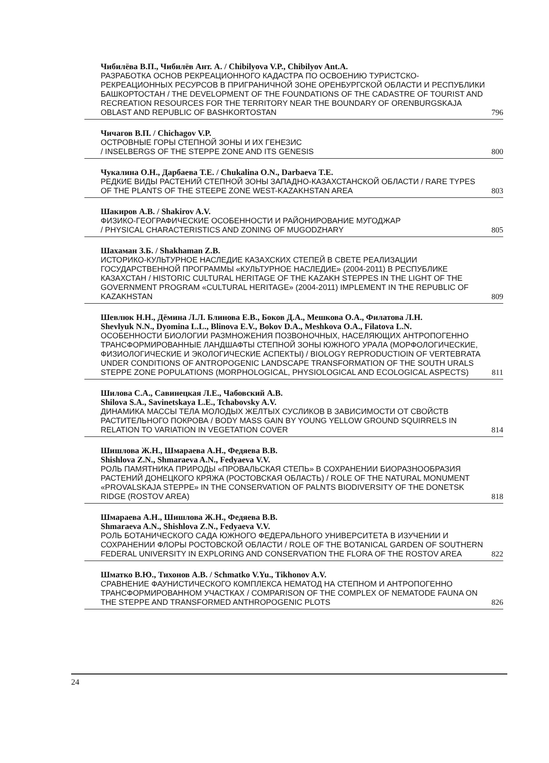Чибилёва В.П., Чибилёв Ант. А. / Chibilyova V.P., Chibilyov Ant.A.
РАЗРАБОТКА ОСНОВ РЕКРЕАЦИОННОГО КАДАСТРА ПО ОСВОЕНИЮ ТУРИСТСКО-РЕКРЕАЦИОННЫХ РЕСУРСОВ В ПРИГРАНИЧНОЙ ЗОНЕ ОРЕНБУРГСКОЙ ОБЛАСТИ И РЕСПУБЛИКИ БАШКОРТОСТАН / THE DEVELOPMENT OF THE FOUNDATIONS OF THE CADASTRE OF TOURIST AND RECREATION RESOURCES FOR THE TERRITORY NEAR THE BOUNDARY OF ORENBURGSKAJA OBLAST AND REPUBLIC OF BASHKORTOSTAN 796
Чичагов В.П. / Chichagov V.P.
ОСТРОВНЫЕ ГОРЫ СТЕПНОЙ ЗОНЫ И ИХ ГЕНЕЗИС
/ INSELBERGS OF THE STEPPE ZONE AND ITS GENESIS 800
Чукалина О.Н., Дарбаева Т.Е. / Chukalina O.N., Darbaeva T.E.
РЕДКИЕ ВИДЫ РАСТЕНИЙ СТЕПНОЙ ЗОНЫ ЗАПАДНО-КАЗАХСТАНСКОЙ ОБЛАСТИ / RARE TYPES OF THE PLANTS OF THE STEEPE ZONE WEST-KAZAKHSTAN AREA 803
Шакиров А.В. / Shakirov A.V.
ФИЗИКО-ГЕОГРАФИЧЕСКИЕ ОСОБЕННОСТИ И РАЙОНИРОВАНИЕ МУГОДЖАР
/ PHYSICAL CHARACTERISTICS AND ZONING OF MUGODZHARY 805
Шахаман З.Б. / Shakhaman Z.B.
ИСТОРИКО-КУЛЬТУРНОЕ НАСЛЕДИЕ КАЗАХСКИХ СТЕПЕЙ В СВЕТЕ РЕАЛИЗАЦИИ ГОСУДАРСТВЕННОЙ ПРОГРАММЫ «КУЛЬТУРНОЕ НАСЛЕДИЕ» (2004-2011) В РЕСПУБЛИКЕ КАЗАХСТАН / HISTORIC CULTURAL HERITAGE OF THE KAZAKH STEPPES IN THE LIGHT OF THE GOVERNMENT PROGRAM «CULTURAL HERITAGE» (2004-2011) IMPLEMENT IN THE REPUBLIC OF KAZAKHSTAN 809
Шевлюк Н.Н., Дёмина Л.Л. Блинова Е.В., Боков Д.А., Мешкова О.А., Филатова Л.Н.
Shevlyuk N.N., Dyomina L.L., Blinova E.V., Bokov D.A., Meshkova O.A., Filatova L.N.
ОСОБЕННОСТИ БИОЛОГИИ РАЗМНОЖЕНИЯ ПОЗВОНОЧНЫХ, НАСЕЛЯЮЩИХ АНТРОПОГЕННО ТРАНСФОРМИРОВАННЫЕ ЛАНДШАФТЫ СТЕПНОЙ ЗОНЫ ЮЖНОГО УРАЛА (МОРФОЛОГИЧЕСКИЕ, ФИЗИОЛОГИЧЕСКИЕ И ЭКОЛОГИЧЕСКИЕ АСПЕКТЫ) / BIOLOGY REPRODUCTIOIN OF VERTEBRATA UNDER CONDITIONS OF ANTROPOGENIC LANDSCAPE TRANSFORMATION OF THE SOUTH URALS STEPPE ZONE POPULATIONS (MORPHOLOGICAL, PHYSIOLOGICAL AND ECOLOGICAL ASPECTS) 811
Шилова С.А., Савинецкая Л.Е., Чабовский А.В.
Shilova S.A., Savinetskaya L.E., Tchabovsky A.V.
ДИНАМИКА МАССЫ ТЕЛА МОЛОДЫХ ЖЕЛТЫХ СУСЛИКОВ В ЗАВИСИМОСТИ ОТ СВОЙСТВ РАСТИТЕЛЬНОГО ПОКРОВА / BODY MASS GAIN BY YOUNG YELLOW GROUND SQUIRRELS IN RELATION TO VARIATION IN VEGETATION COVER 814
Шишлова Ж.Н., Шмараева А.Н., Федяева В.В.
Shishlova Z.N., Shmaraeva A.N., Fedyaeva V.V.
РОЛЬ ПАМЯТНИКА ПРИРОДЫ «ПРОВАЛЬСКАЯ СТЕПЬ» В СОХРАНЕНИИ БИОРАЗНООБРАЗИЯ РАСТЕНИЙ ДОНЕЦКОГО КРЯЖА (РОСТОВСКАЯ ОБЛАСТЬ) / ROLE OF THE NATURAL MONUMENT «PROVALSKAJA STEPPE» IN THE CONSERVATION OF PALNTS BIODIVERSITY OF THE DONETSK RIDGE (ROSTOV AREA) 818
Шмараева А.Н., Шишлова Ж.Н., Федяева В.В.
Shmaraeva A.N., Shishlova Z.N., Fedyaeva V.V.
РОЛЬ БОТАНИЧЕСКОГО САДА ЮЖНОГО ФЕДЕРАЛЬНОГО УНИВЕРСИТЕТА В ИЗУЧЕНИИ И СОХРАНЕНИИ ФЛОРЫ РОСТОВСКОЙ ОБЛАСТИ / ROLE OF THE BOTANICAL GARDEN OF SOUTHERN FEDERAL UNIVERSITY IN EXPLORING AND CONSERVATION THE FLORA OF THE ROSTOV AREA 822
Шматко В.Ю., Тихонов А.В. / Schmatko V.Yu., Tikhonov A.V.
СРАВНЕНИЕ ФАУНИСТИЧЕСКОГО КОМПЛЕКСА НЕМАТОД НА СТЕПНОМ И АНТРОПОГЕННО ТРАНСФОРМИРОВАННОМ УЧАСТКАХ / COMPARISON OF THE COMPLEX OF NEMATODE FAUNA ON THE STEPPE AND TRANSFORMED ANTHROPOGENIC PLOTS 826
24